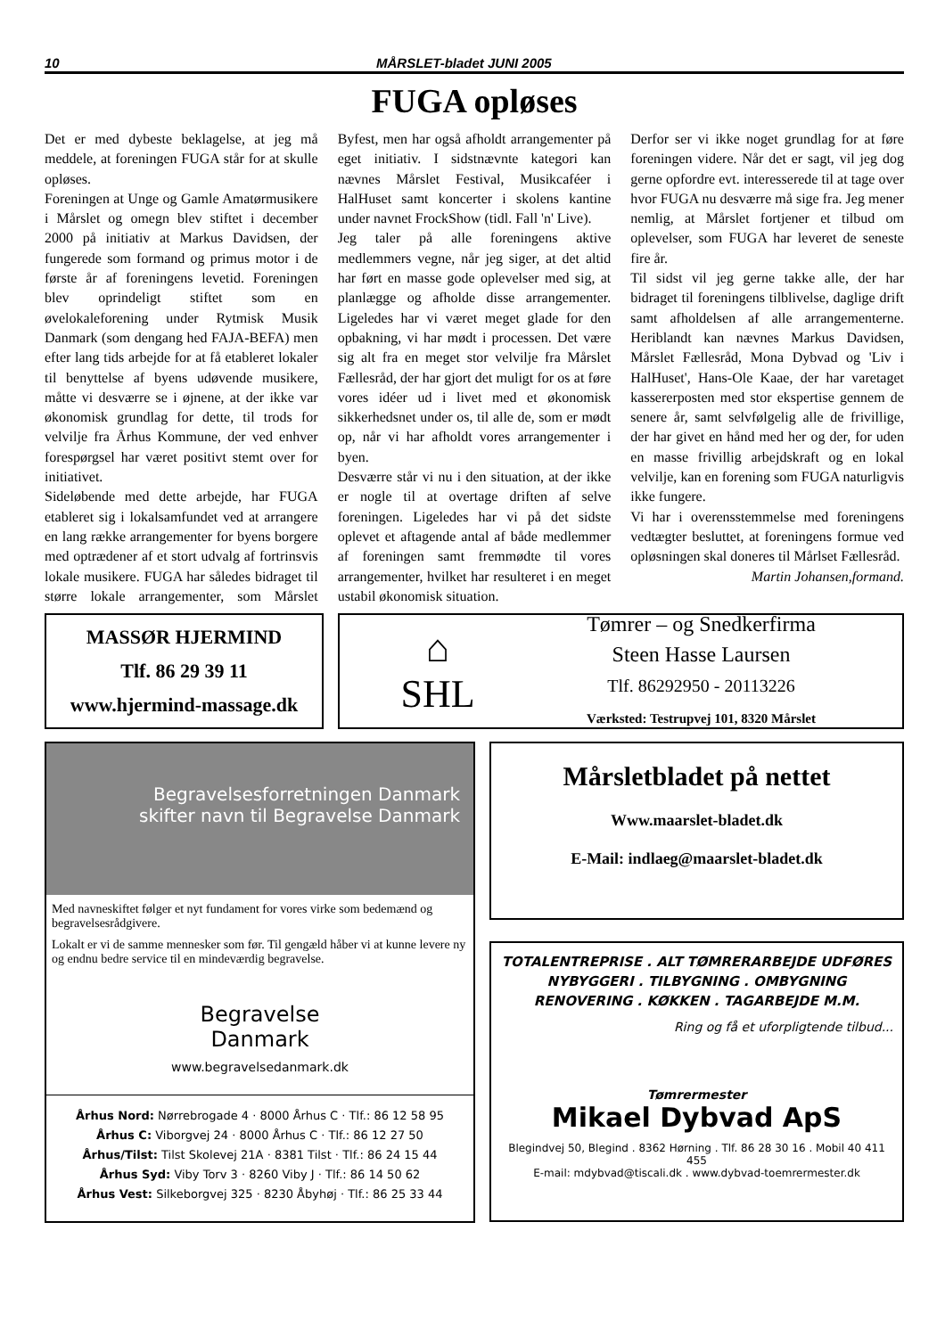10 MÅRSLET-bladet JUNI 2005
FUGA opløses
Det er med dybeste beklagelse, at jeg må meddele, at foreningen FUGA står for at skulle opløses.
Foreningen at Unge og Gamle Amatørmusikere i Mårslet og omegn blev stiftet i december 2000 på initiativ at Markus Davidsen, der fungerede som formand og primus motor i de første år af foreningens levetid. Foreningen blev oprindeligt stiftet som en øvelokaleforening under Rytmisk Musik Danmark (som dengang hed FAJA-BEFA) men efter lang tids arbejde for at få etableret lokaler til benyttelse af byens udøvende musikere, måtte vi desværre se i øjnene, at der ikke var økonomisk grundlag for dette, til trods for velvilje fra Århus Kommune, der ved enhver forespørgsel har været positivt stemt over for initiativet.
Sideløbende med dette arbejde, har FUGA etableret sig i lokalsamfundet ved at arrangere en lang række arrangementer for byens borgere med optrædener af et stort udvalg af fortrinsvis lokale musikere. FUGA har således bidraget til større lokale arrangementer, som Mårslet Byfest, men har også afholdt arrangementer på eget initiativ. I sidstnævnte kategori kan nævnes Mårslet Festival, Musikcaféer i HalHuset samt koncerter i skolens kantine under navnet FrockShow (tidl. Fall 'n' Live).
Jeg taler på alle foreningens aktive medlemmers vegne, når jeg siger, at det altid har ført en masse gode oplevelser med sig, at planlægge og afholde disse arrangementer. Ligeledes har vi været meget glade for den opbakning, vi har mødt i processen. Det være sig alt fra en meget stor velvilje fra Mårslet Fællesråd, der har gjort det muligt for os at føre vores idéer ud i livet med et økonomisk sikkerhedsnet under os, til alle de, som er mødt op, når vi har afholdt vores arrangementer i byen.
Desværre står vi nu i den situation, at der ikke er nogle til at overtage driften af selve foreningen. Ligeledes har vi på det sidste oplevet et aftagende antal af både medlemmer af foreningen samt fremmødte til vores arrangementer, hvilket har resulteret i en meget ustabil økonomisk situation.
Derfor ser vi ikke noget grundlag for at føre foreningen videre. Når det er sagt, vil jeg dog gerne opfordre evt. interesserede til at tage over hvor FUGA nu desværre må sige fra. Jeg mener nemlig, at Mårslet fortjener et tilbud om oplevelser, som FUGA har leveret de seneste fire år.
Til sidst vil jeg gerne takke alle, der har bidraget til foreningens tilblivelse, daglige drift samt afholdelsen af alle arrangementerne. Heriblandt kan nævnes Markus Davidsen, Mårslet Fællesråd, Mona Dybvad og 'Liv i HalHuset', Hans-Ole Kaae, der har varetaget kassererposten med stor ekspertise gennem de senere år, samt selvfølgelig alle de frivillige, der har givet en hånd med her og der, for uden en masse frivillig arbejdskraft og en lokal velvilje, kan en forening som FUGA naturligvis ikke fungere.
Vi har i overensstemmelse med foreningens vedtægter besluttet, at foreningens formue ved opløsningen skal doneres til Mårlset Fællesråd.
Martin Johansen,formand.
MASSØR HJERMIND
Tlf. 86 29 39 11
www.hjermind-massage.dk
⌂
SHL
Tømrer – og Snedkerfirma
Steen Hasse Laursen
Tlf. 86292950 - 20113226
Værksted: Testrupvej 101, 8320 Mårslet
Begravelsesforretningen Danmark
skifter navn til Begravelse Danmark
Med navneskiftet følger et nyt fundament for vores virke som bedemænd og begravelsesrådgivere.
Lokalt er vi de samme mennesker som før. Til gengæld håber vi at kunne levere ny og endnu bedre service til en mindeværdig begravelse.
Begravelse
Danmark
www.begravelsedanmark.dk
Århus Nord: Nørrebrogade 4 · 8000 Århus C · Tlf.: 86 12 58 95
Århus C: Viborgvej 24 · 8000 Århus C · Tlf.: 86 12 27 50
Århus/Tilst: Tilst Skolevej 21A · 8381 Tilst · Tlf.: 86 24 15 44
Århus Syd: Viby Torv 3 · 8260 Viby J · Tlf.: 86 14 50 62
Århus Vest: Silkeborgvej 325 · 8230 Åbyhøj · Tlf.: 86 25 33 44
Mårsletbladet på nettet
Www.maarslet-bladet.dk
E-Mail: indlaeg@maarslet-bladet.dk
TOTALENTREPRISE . ALT TØMRERARBEJDE UDFØRES
NYBYGGERI . TILBYGNING . OMBYGNING
RENOVERING . KØKKEN . TAGARBEJDE M.M.
Ring og få et uforpligtende tilbud...
Tømrermester
Mikael Dybvad ApS
Blegindvej 50, Blegind . 8362 Hørning . Tlf. 86 28 30 16 . Mobil 40 411 455
E-mail: mdybvad@tiscali.dk . www.dybvad-toemrermester.dk